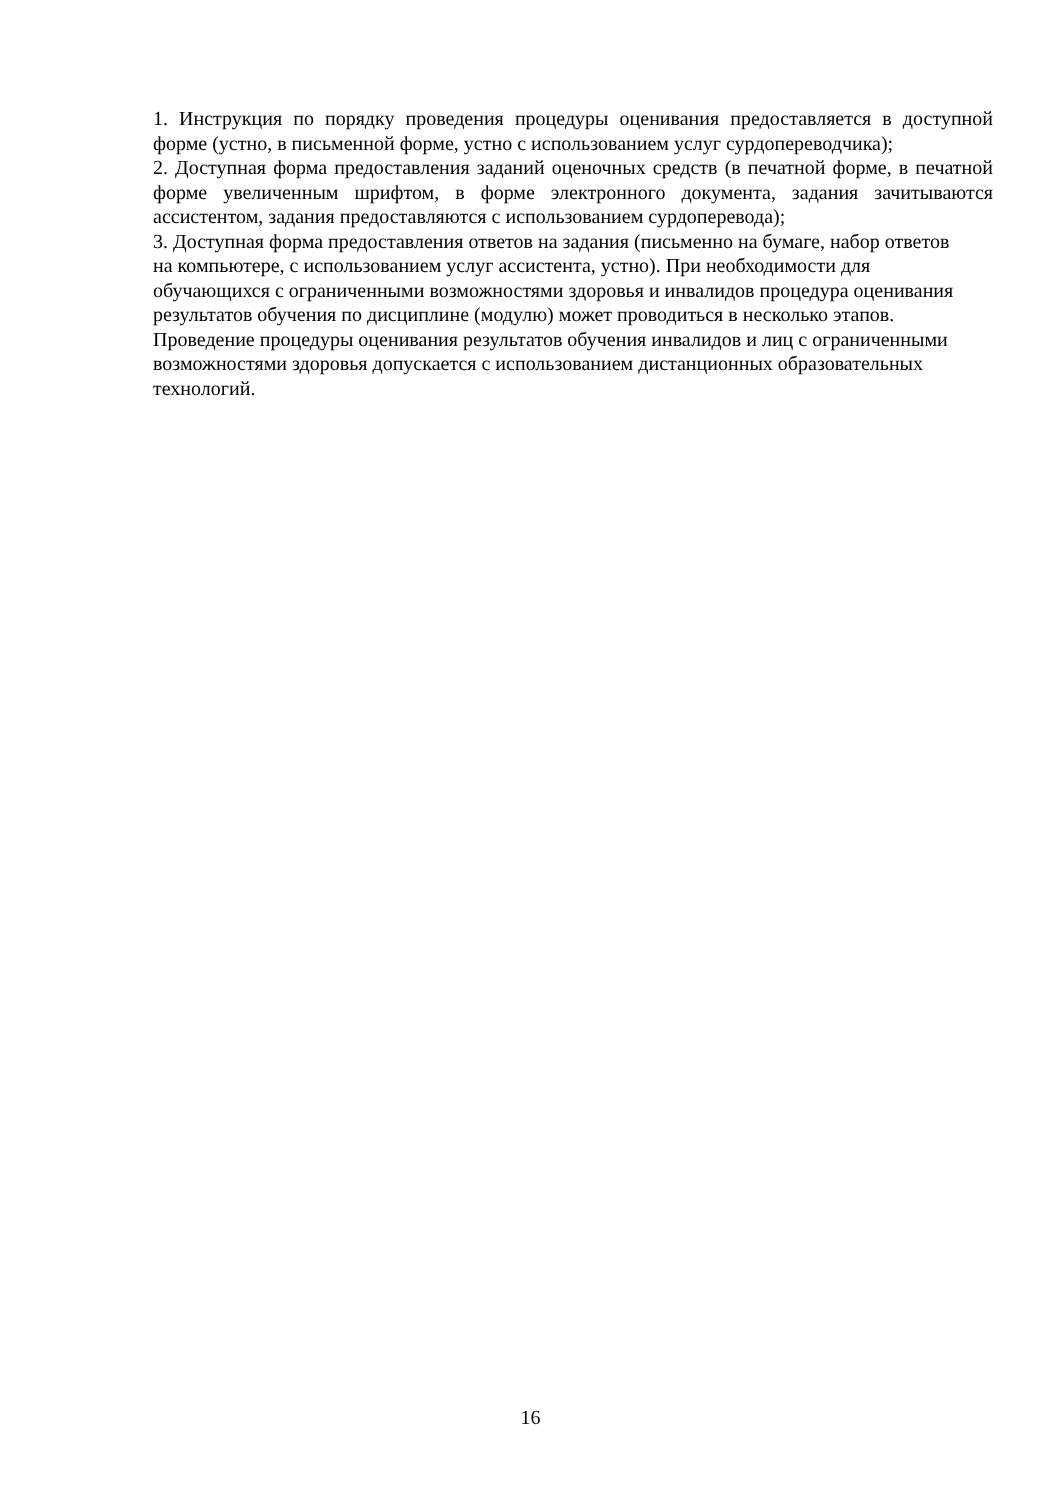1. Инструкция по порядку проведения процедуры оценивания предоставляется в доступной форме (устно, в письменной форме, устно с использованием услуг сурдопереводчика);
2. Доступная форма предоставления заданий оценочных средств (в печатной форме, в печатной форме увеличенным шрифтом, в форме электронного документа, задания зачитываются ассистентом, задания предоставляются с использованием сурдоперевода);
3. Доступная форма предоставления ответов на задания (письменно на бумаге, набор ответов на компьютере, с использованием услуг ассистента, устно). При необходимости для обучающихся с ограниченными возможностями здоровья и инвалидов процедура оценивания результатов обучения по дисциплине (модулю) может проводиться в несколько этапов. Проведение процедуры оценивания результатов обучения инвалидов и лиц с ограниченными возможностями здоровья допускается с использованием дистанционных образовательных технологий.
16